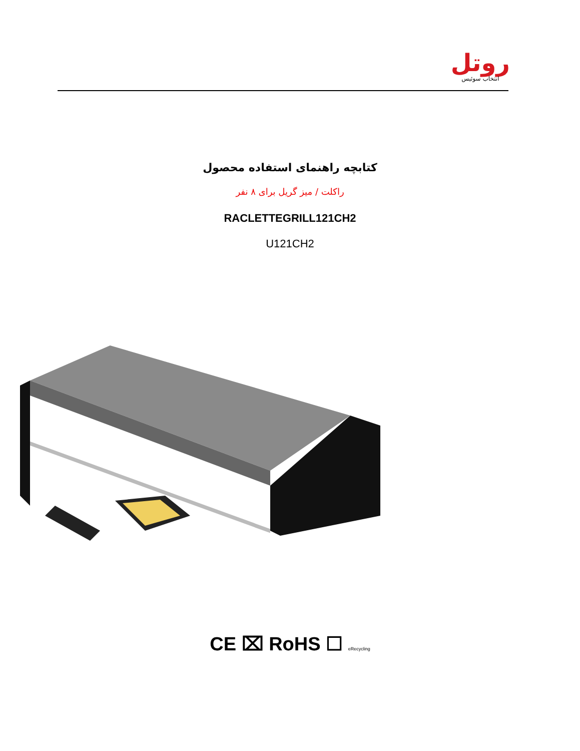روتل
انتخاب سوئیس
کتابچه راهنمای استفاده محصول
راکلت / میز گریل برای ۸ نفر
RACLETTEGRILL121CH2
U121CH2
CE ⌧ RoHS ☐ eRecycling